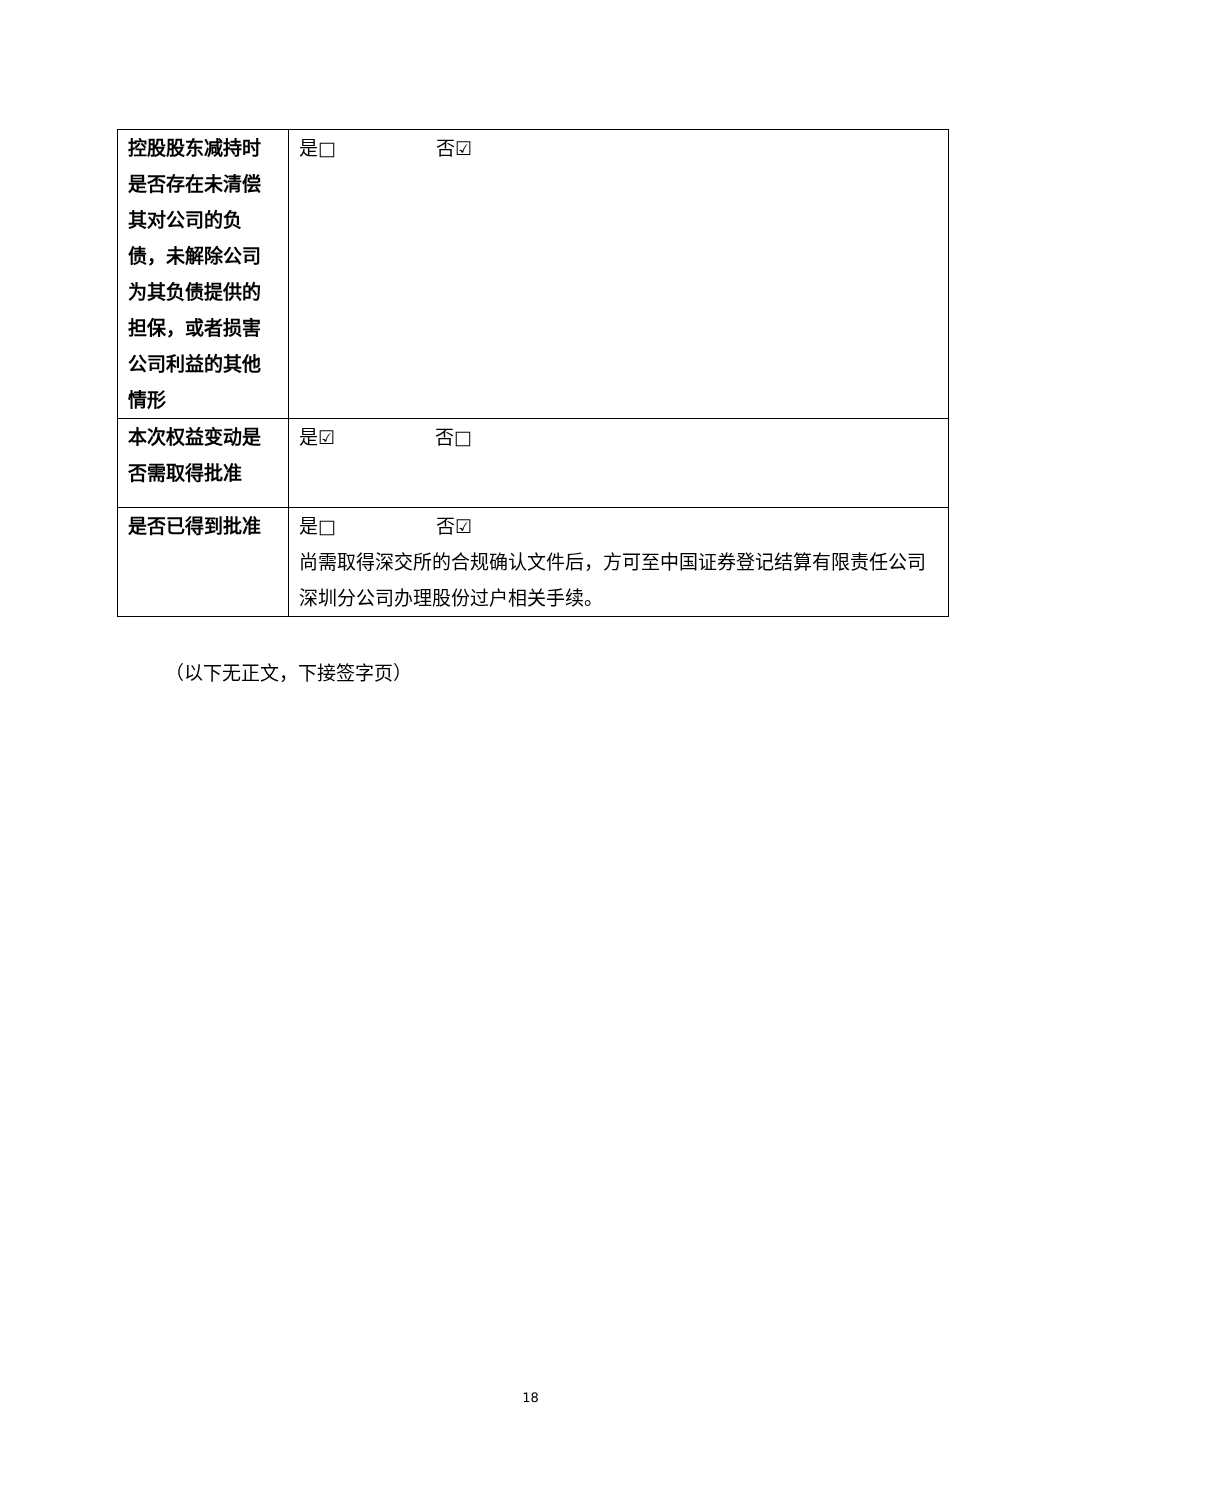| 控股股东减持时是否存在未清偿其对公司的负债，未解除公司为其负债提供的担保，或者损害公司利益的其他情形 | 是□ 否☑ |
| 本次权益变动是否需取得批准 | 是☑ 否□ |
| 是否已得到批准 | 是□ 否☑ 尚需取得深交所的合规确认文件后，方可至中国证券登记结算有限责任公司深圳分公司办理股份过户相关手续。 |
（以下无正文，下接签字页）
18